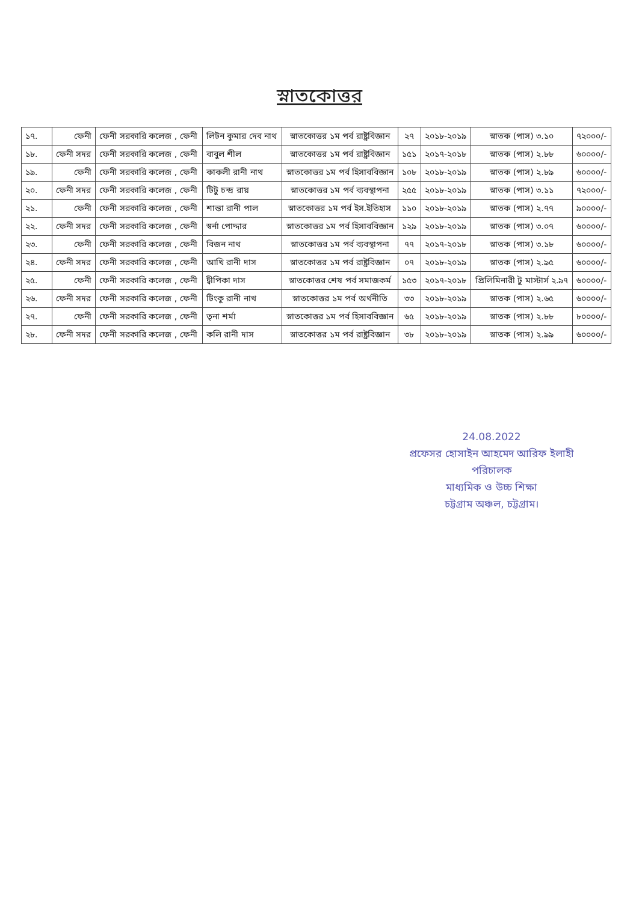স্নাতকোত্তর
| ১৭. | ফেনী | ফেনী সরকারি কলেজ , ফেনী | লিটন কুমার দেব নাথ | স্নাতকোত্তর ১ম পর্ব রাষ্ট্রবিজ্ঞান | ২৭ | ২০১৮-২০১৯ | স্নাতক (পাস) ৩.১০ | ৭২০০০/- |
| ১৮. | ফেনী সদর | ফেনী সরকারি কলেজ , ফেনী | বাবুল শীল | স্নাতকোত্তর ১ম পর্ব রাষ্ট্রবিজ্ঞান | ১৫১ | ২০১৭-২০১৮ | স্নাতক (পাস) ২.৮৮ | ৬০০০০/- |
| ১৯. | ফেনী | ফেনী সরকারি কলেজ , ফেনী | কাকলী রানী নাথ | স্নাতকোত্তর ১ম পর্ব হিসাববিজ্ঞান | ১০৮ | ২০১৮-২০১৯ | স্নাতক (পাস) ২.৮৯ | ৬০০০০/- |
| ২০. | ফেনী সদর | ফেনী সরকারি কলেজ , ফেনী | টিটু চন্দ্র রায় | স্নাতকোত্তর ১ম পর্ব ব্যবস্থাপনা | ২৫৫ | ২০১৮-২০১৯ | স্নাতক (পাস) ৩.১১ | ৭২০০০/- |
| ২১. | ফেনী | ফেনী সরকারি কলেজ , ফেনী | শান্তা রানী পাল | স্নাতকোত্তর ১ম পর্ব ইস.ইতিহাস | ১১০ | ২০১৮-২০১৯ | স্নাতক (পাস) ২.৭৭ | ৯০০০০/- |
| ২২. | ফেনী সদর | ফেনী সরকারি কলেজ , ফেনী | স্বর্না পোদ্দার | স্নাতকোত্তর ১ম পর্ব হিসাববিজ্ঞান | ১২৯ | ২০১৮-২০১৯ | স্নাতক (পাস) ৩.০৭ | ৬০০০০/- |
| ২৩. | ফেনী | ফেনী সরকারি কলেজ , ফেনী | বিজন নাথ | স্নাতকোত্তর ১ম পর্ব ব্যবস্থাপনা | ৭৭ | ২০১৭-২০১৮ | স্নাতক (পাস) ৩.১৮ | ৬০০০০/- |
| ২৪. | ফেনী সদর | ফেনী সরকারি কলেজ , ফেনী | আখি রানী দাস | স্নাতকোত্তর ১ম পর্ব রাষ্ট্রবিজ্ঞান | ০৭ | ২০১৮-২০১৯ | স্নাতক (পাস) ২.৯৫ | ৬০০০০/- |
| ২৫. | ফেনী | ফেনী সরকারি কলেজ , ফেনী | দ্বীপিকা দাস | স্নাতকোত্তর শেষ পর্ব সমাজকর্ম | ১৫৩ | ২০১৭-২০১৮ | প্রিলিমিনারী টু মাস্টার্স ২.৯৭ | ৬০০০০/- |
| ২৬. | ফেনী সদর | ফেনী সরকারি কলেজ , ফেনী | টিংকু রানী নাথ | স্নাতকোত্তর ১ম পর্ব অর্থনীতি | ৩৩ | ২০১৮-২০১৯ | স্নাতক (পাস) ২.৬৫ | ৬০০০০/- |
| ২৭. | ফেনী | ফেনী সরকারি কলেজ , ফেনী | তৃনা শর্মা | স্নাতকোত্তর ১ম পর্ব হিসাববিজ্ঞান | ৬৫ | ২০১৮-২০১৯ | স্নাতক (পাস) ২.৮৮ | ৮০০০০/- |
| ২৮. | ফেনী সদর | ফেনী সরকারি কলেজ , ফেনী | কলি রানী দাস | স্নাতকোত্তর ১ম পর্ব রাষ্ট্রবিজ্ঞান | ৩৮ | ২০১৮-২০১৯ | স্নাতক (পাস) ২.৯৯ | ৬০০০০/- |
24.08.2022
প্রফেসর হোসাইন আহমেদ আরিফ ইলাহী
পরিচালক
মাধ্যমিক ও উচ্চ শিক্ষা
চট্টগ্রাম অঞ্চল, চট্টগ্রাম।